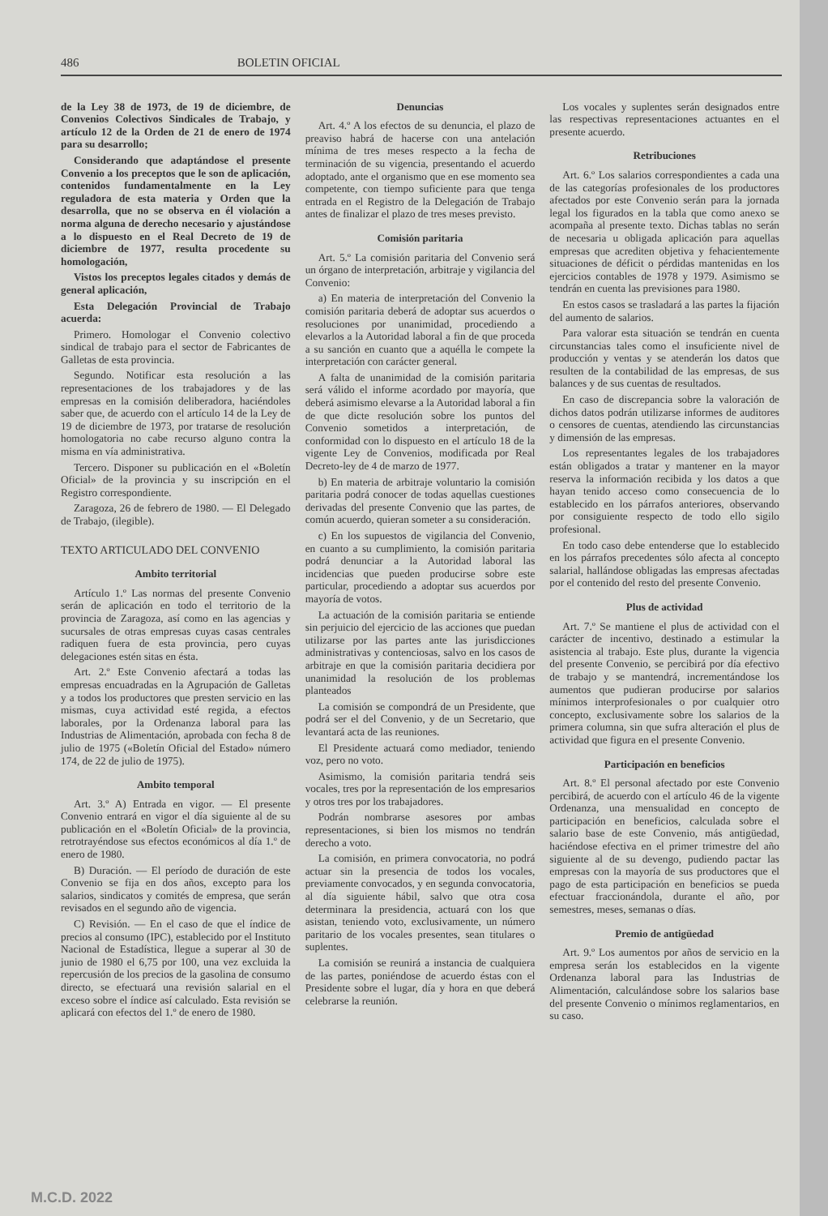486 BOLETIN OFICIAL
de la Ley 38 de 1973, de 19 de diciembre, de Convenios Colectivos Sindicales de Trabajo, y artículo 12 de la Orden de 21 de enero de 1974 para su desarrollo;
Considerando que adaptándose el presente Convenio a los preceptos que le son de aplicación, contenidos fundamentalmente en la Ley reguladora de esta materia y Orden que la desarrolla, que no se observa en él violación a norma alguna de derecho necesario y ajustándose a lo dispuesto en el Real Decreto de 19 de diciembre de 1977, resulta procedente su homologación,
Vistos los preceptos legales citados y demás de general aplicación,
Esta Delegación Provincial de Trabajo acuerda:
Primero. Homologar el Convenio colectivo sindical de trabajo para el sector de Fabricantes de Galletas de esta provincia.
Segundo. Notificar esta resolución a las representaciones de los trabajadores y de las empresas en la comisión deliberadora, haciéndoles saber que, de acuerdo con el artículo 14 de la Ley de 19 de diciembre de 1973, por tratarse de resolución homologatoria no cabe recurso alguno contra la misma en vía administrativa.
Tercero. Disponer su publicación en el «Boletín Oficial» de la provincia y su inscripción en el Registro correspondiente.
Zaragoza, 26 de febrero de 1980. — El Delegado de Trabajo, (ilegible).
TEXTO ARTICULADO DEL CONVENIO
Ambito territorial
Artículo 1.º Las normas del presente Convenio serán de aplicación en todo el territorio de la provincia de Zaragoza, así como en las agencias y sucursales de otras empresas cuyas casas centrales radiquen fuera de esta provincia, pero cuyas delegaciones estén sitas en ésta.
Art. 2.º Este Convenio afectará a todas las empresas encuadradas en la Agrupación de Galletas y a todos los productores que presten servicio en las mismas, cuya actividad esté regida, a efectos laborales, por la Ordenanza laboral para las Industrias de Alimentación, aprobada con fecha 8 de julio de 1975 («Boletín Oficial del Estado» número 174, de 22 de julio de 1975).
Ambito temporal
Art. 3.º A) Entrada en vigor. — El presente Convenio entrará en vigor el día siguiente al de su publicación en el «Boletín Oficial» de la provincia, retrotrayéndose sus efectos económicos al día 1.º de enero de 1980.
B) Duración. — El período de duración de este Convenio se fija en dos años, excepto para los salarios, sindicatos y comités de empresa, que serán revisados en el segundo año de vigencia.
C) Revisión. — En el caso de que el índice de precios al consumo (IPC), establecido por el Instituto Nacional de Estadística, llegue a superar al 30 de junio de 1980 el 6,75 por 100, una vez excluida la repercusión de los precios de la gasolina de consumo directo, se efectuará una revisión salarial en el exceso sobre el índice así calculado. Esta revisión se aplicará con efectos del 1.º de enero de 1980.
Denuncias
Art. 4.º A los efectos de su denuncia, el plazo de preaviso habrá de hacerse con una antelación mínima de tres meses respecto a la fecha de terminación de su vigencia, presentando el acuerdo adoptado, ante el organismo que en ese momento sea competente, con tiempo suficiente para que tenga entrada en el Registro de la Delegación de Trabajo antes de finalizar el plazo de tres meses previsto.
Comisión paritaria
Art. 5.º La comisión paritaria del Convenio será un órgano de interpretación, arbitraje y vigilancia del Convenio:
a) En materia de interpretación del Convenio la comisión paritaria deberá de adoptar sus acuerdos o resoluciones por unanimidad, procediendo a elevarlos a la Autoridad laboral a fin de que proceda a su sanción en cuanto que a aquélla le compete la interpretación con carácter general.
A falta de unanimidad de la comisión paritaria será válido el informe acordado por mayoría, que deberá asimismo elevarse a la Autoridad laboral a fin de que dicte resolución sobre los puntos del Convenio sometidos a interpretación, de conformidad con lo dispuesto en el artículo 18 de la vigente Ley de Convenios, modificada por Real Decreto-ley de 4 de marzo de 1977.
b) En materia de arbitraje voluntario la comisión paritaria podrá conocer de todas aquellas cuestiones derivadas del presente Convenio que las partes, de común acuerdo, quieran someter a su consideración.
c) En los supuestos de vigilancia del Convenio, en cuanto a su cumplimiento, la comisión paritaria podrá denunciar a la Autoridad laboral las incidencias que pueden producirse sobre este particular, procediendo a adoptar sus acuerdos por mayoría de votos.
La actuación de la comisión paritaria se entiende sin perjuicio del ejercicio de las acciones que puedan utilizarse por las partes ante las jurisdicciones administrativas y contenciosas, salvo en los casos de arbitraje en que la comisión paritaria decidiera por unanimidad la resolución de los problemas planteados
La comisión se compondrá de un Presidente, que podrá ser el del Convenio, y de un Secretario, que levantará acta de las reuniones.
El Presidente actuará como mediador, teniendo voz, pero no voto.
Asimismo, la comisión paritaria tendrá seis vocales, tres por la representación de los empresarios y otros tres por los trabajadores.
Podrán nombrarse asesores por ambas representaciones, si bien los mismos no tendrán derecho a voto.
La comisión, en primera convocatoria, no podrá actuar sin la presencia de todos los vocales, previamente convocados, y en segunda convocatoria, al día siguiente hábil, salvo que otra cosa determinara la presidencia, actuará con los que asistan, teniendo voto, exclusivamente, un número paritario de los vocales presentes, sean titulares o suplentes.
La comisión se reunirá a instancia de cualquiera de las partes, poniéndose de acuerdo éstas con el Presidente sobre el lugar, día y hora en que deberá celebrarse la reunión.
Los vocales y suplentes serán designados entre las respectivas representaciones actuantes en el presente acuerdo.
Retribuciones
Art. 6.º Los salarios correspondientes a cada una de las categorías profesionales de los productores afectados por este Convenio serán para la jornada legal los figurados en la tabla que como anexo se acompaña al presente texto. Dichas tablas no serán de necesaria u obligada aplicación para aquellas empresas que acrediten objetiva y fehacientemente situaciones de déficit o pérdidas mantenidas en los ejercicios contables de 1978 y 1979. Asimismo se tendrán en cuenta las previsiones para 1980.
En estos casos se trasladará a las partes la fijación del aumento de salarios.
Para valorar esta situación se tendrán en cuenta circunstancias tales como el insuficiente nivel de producción y ventas y se atenderán los datos que resulten de la contabilidad de las empresas, de sus balances y de sus cuentas de resultados.
En caso de discrepancia sobre la valoración de dichos datos podrán utilizarse informes de auditores o censores de cuentas, atendiendo las circunstancias y dimensión de las empresas.
Los representantes legales de los trabajadores están obligados a tratar y mantener en la mayor reserva la información recibida y los datos a que hayan tenido acceso como consecuencia de lo establecido en los párrafos anteriores, observando por consiguiente respecto de todo ello sigilo profesional.
En todo caso debe entenderse que lo establecido en los párrafos precedentes sólo afecta al concepto salarial, hallándose obligadas las empresas afectadas por el contenido del resto del presente Convenio.
Plus de actividad
Art. 7.º Se mantiene el plus de actividad con el carácter de incentivo, destinado a estimular la asistencia al trabajo. Este plus, durante la vigencia del presente Convenio, se percibirá por día efectivo de trabajo y se mantendrá, incrementándose los aumentos que pudieran producirse por salarios mínimos interprofesionales o por cualquier otro concepto, exclusivamente sobre los salarios de la primera columna, sin que sufra alteración el plus de actividad que figura en el presente Convenio.
Participación en beneficios
Art. 8.º El personal afectado por este Convenio percibirá, de acuerdo con el artículo 46 de la vigente Ordenanza, una mensualidad en concepto de participación en beneficios, calculada sobre el salario base de este Convenio, más antigüedad, haciéndose efectiva en el primer trimestre del año siguiente al de su devengo, pudiendo pactar las empresas con la mayoría de sus productores que el pago de esta participación en beneficios se pueda efectuar fraccionándola, durante el año, por semestres, meses, semanas o días.
Premio de antigüedad
Art. 9.º Los aumentos por años de servicio en la empresa serán los establecidos en la vigente Ordenanza laboral para las Industrias de Alimentación, calculándose sobre los salarios base del presente Convenio o mínimos reglamentarios, en su caso.
M.C.D. 2022